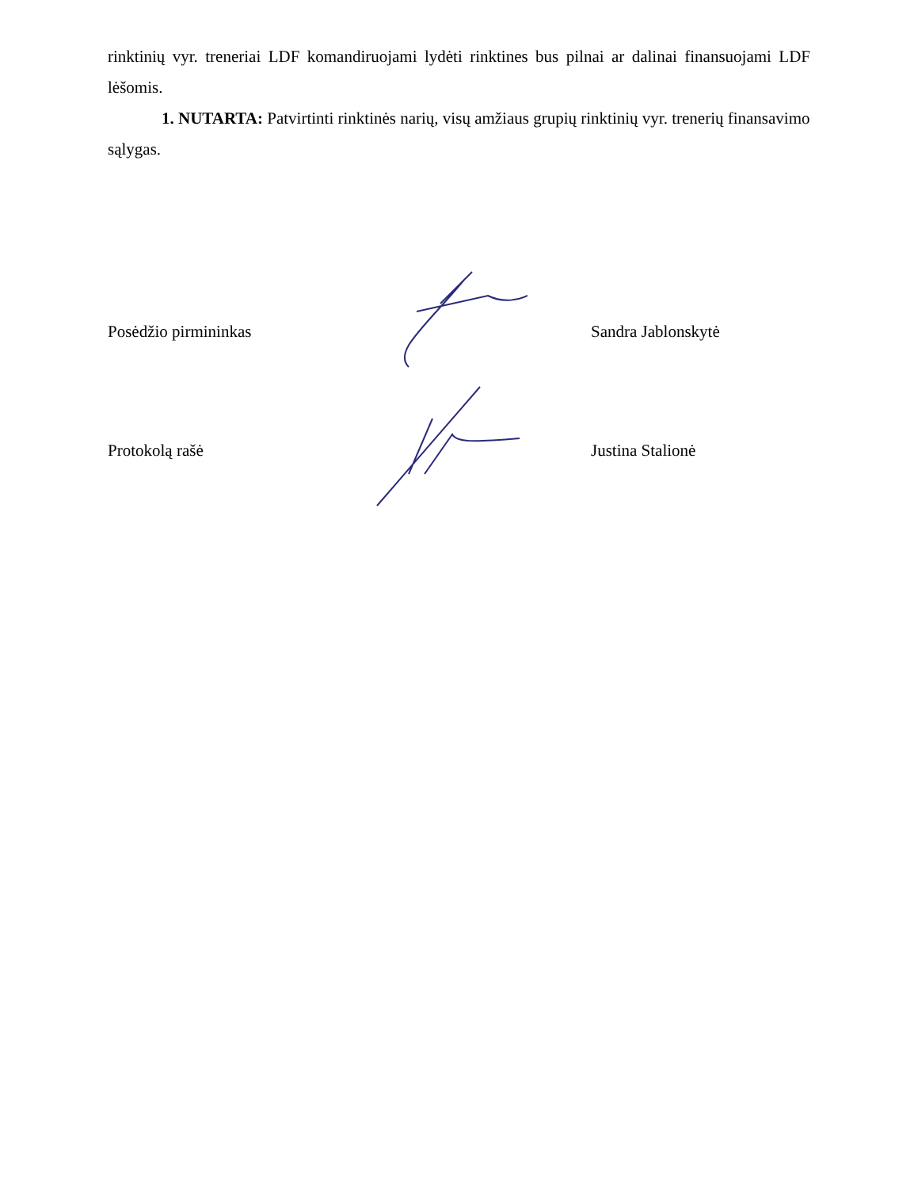rinktinių vyr. treneriai LDF komandiruojami lydėti rinktines bus pilnai ar dalinai finansuojami LDF lėšomis.
1. NUTARTA: Patvirtinti rinktinės narių, visų amžiaus grupių rinktinių vyr. trenerių finansavimo sąlygas.
Posėdžio pirmininkas Sandra Jablonskytė
Protokolą rašė Justina Stalionė